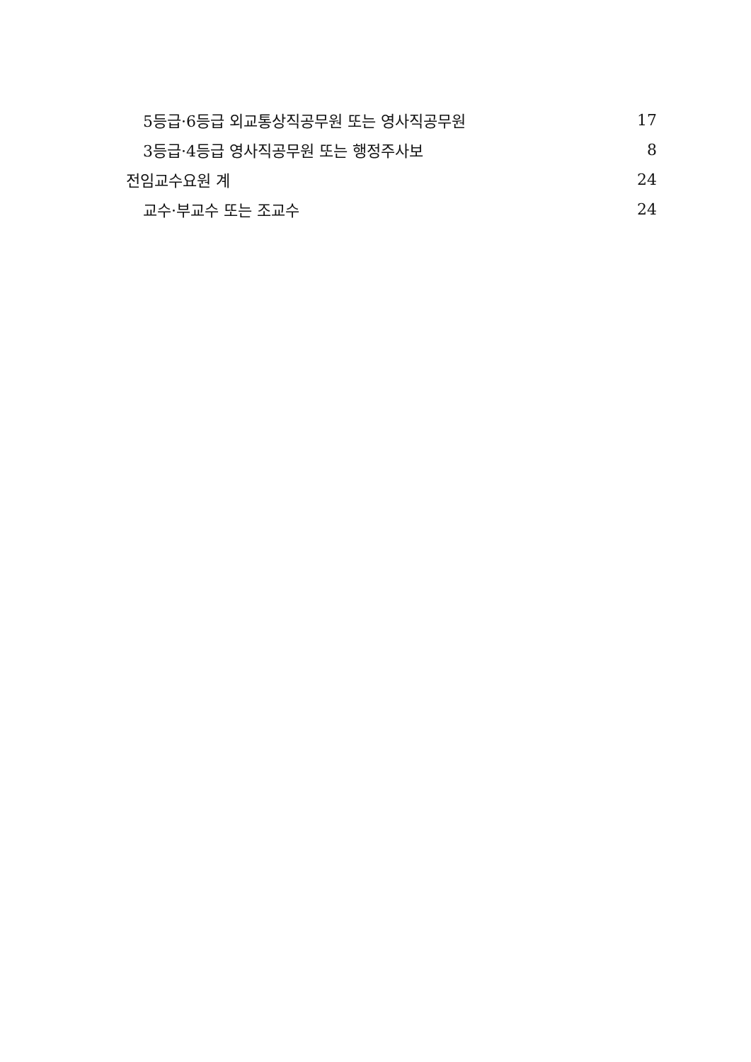| 5등급·6등급 외교통상직공무원 또는 영사직공무원 | 17 |
| 3등급·4등급 영사직공무원 또는 행정주사보 | 8 |
| 전임교수요원 계 | 24 |
| 교수·부교수 또는 조교수 | 24 |